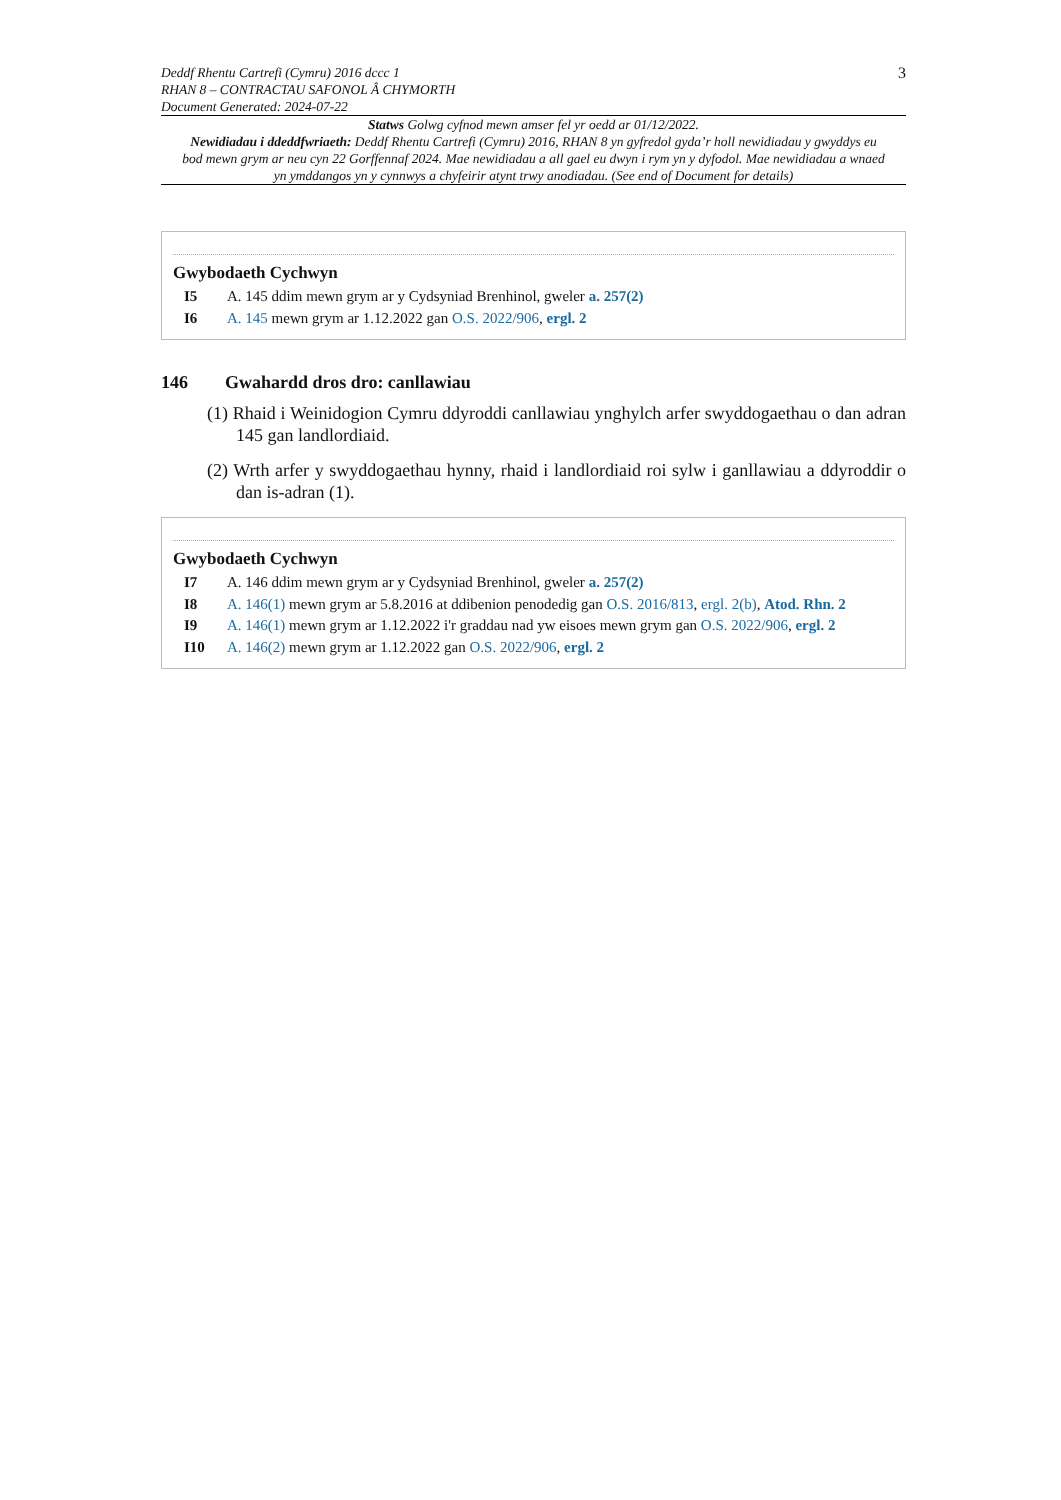Deddf Rhentu Cartrefi (Cymru) 2016 dccc 1
RHAN 8 – CONTRACTAU SAFONOL Â CHYMORTH
Document Generated: 2024-07-22
3
Statws Golwg cyfnod mewn amser fel yr oedd ar 01/12/2022.
Newidiadau i ddeddfwriaeth: Deddf Rhentu Cartrefi (Cymru) 2016, RHAN 8 yn gyfredol gyda’r holl newidiadau y gwyddys eu bod mewn grym ar neu cyn 22 Gorffennaf 2024. Mae newidiadau a all gael eu dwyn i rym yn y dyfodol. Mae newidiadau a wnaed yn ymddangos yn y cynnwys a chyfeirir atynt trwy anodiadau. (See end of Document for details)
Gwybodaeth Cychwyn
I5 A. 145 ddim mewn grym ar y Cydsyniad Brenhinol, gweler a. 257(2)
I6 A. 145 mewn grym ar 1.12.2022 gan O.S. 2022/906, ergl. 2
146 Gwahardd dros dro: canllawiau
(1) Rhaid i Weinidogion Cymru ddyroddi canllawiau ynghylch arfer swyddogaethau o dan adran 145 gan landlordiaid.
(2) Wrth arfer y swyddogaethau hynny, rhaid i landlordiaid roi sylw i ganllawiau a ddyroddir o dan is-adran (1).
Gwybodaeth Cychwyn
I7 A. 146 ddim mewn grym ar y Cydsyniad Brenhinol, gweler a. 257(2)
I8 A. 146(1) mewn grym ar 5.8.2016 at ddibenion penodedig gan O.S. 2016/813, ergl. 2(b), Atod. Rhn. 2
I9 A. 146(1) mewn grym ar 1.12.2022 i'r graddau nad yw eisoes mewn grym gan O.S. 2022/906, ergl. 2
I10 A. 146(2) mewn grym ar 1.12.2022 gan O.S. 2022/906, ergl. 2